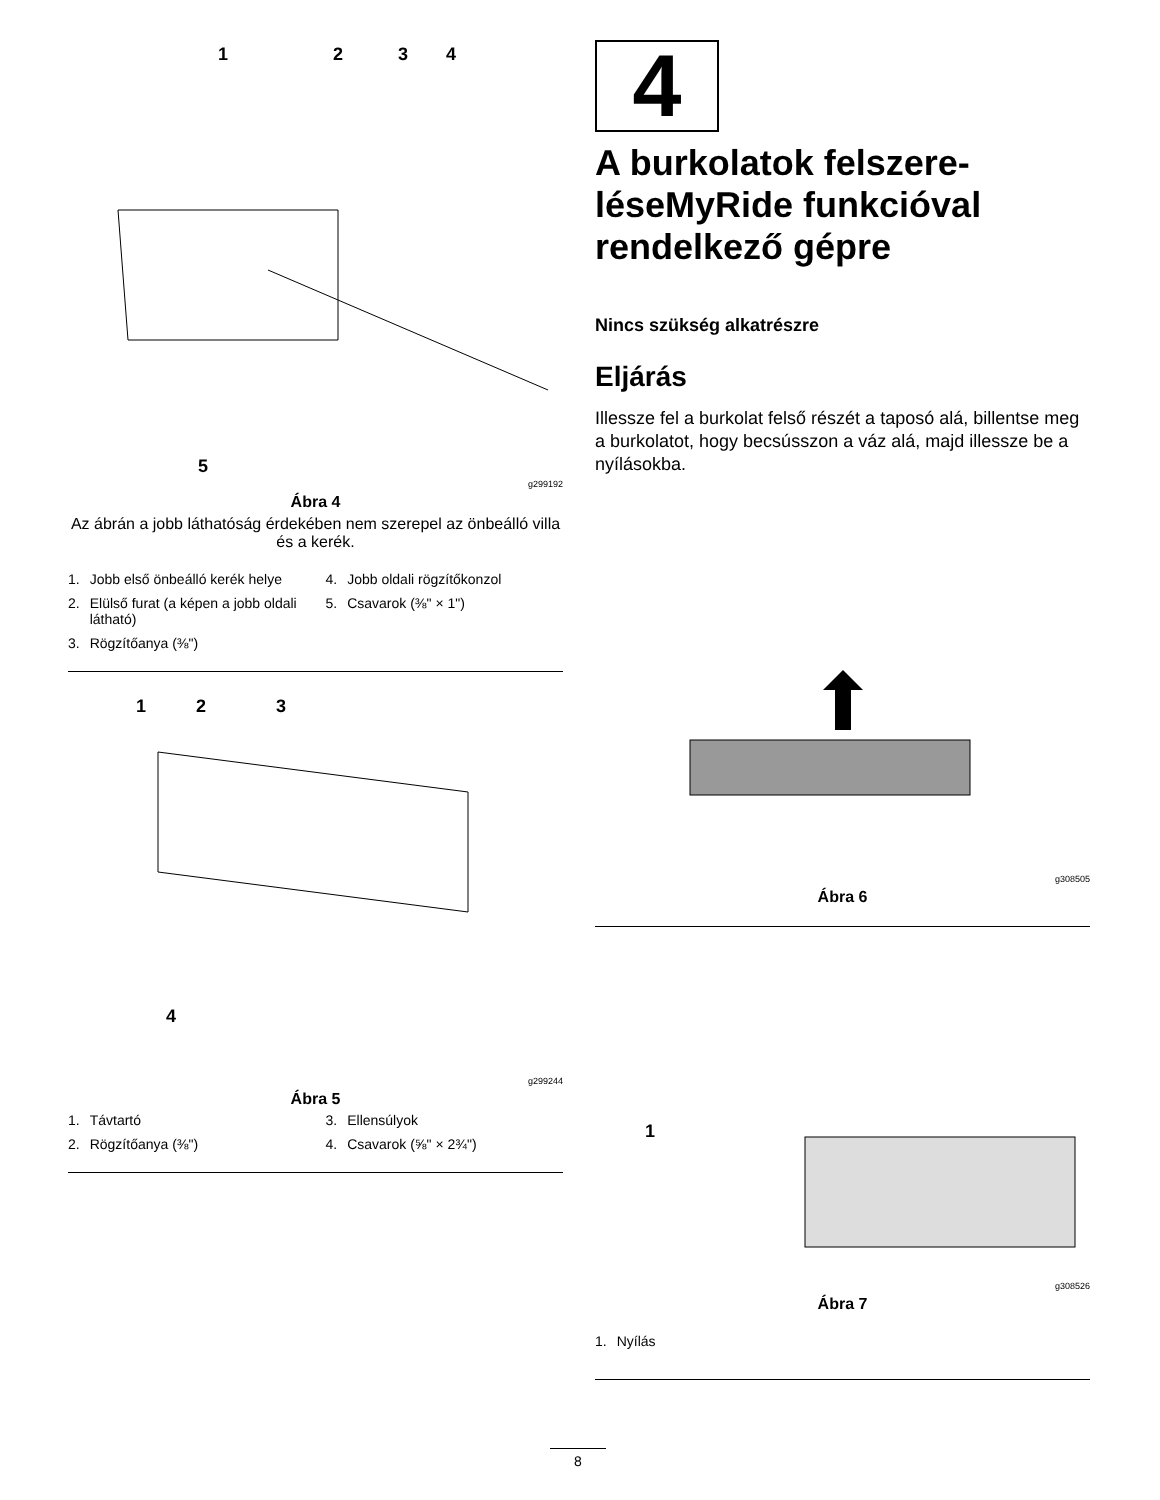1
2
3
4
5
g299192
Ábra 4
Az ábrán a jobb láthatóság érdekében nem szerepel az önbeálló villa és a kerék.
1. Jobb első önbeálló kerék helye
4. Jobb oldali rögzítőkonzol
2. Elülső furat (a képen a jobb oldali látható)
5. Csavarok (⅜" × 1")
3. Rögzítőanya (⅜")
1
2
3
4
g299244
Ábra 5
1. Távtartó
3. Ellensúlyok
2. Rögzítőanya (⅜")
4. Csavarok (⅝" × 2¾")
4
A burkolatok felszere-léseMyRide funkcióval rendelkező gépre
Nincs szükség alkatrészre
Eljárás
Illessze fel a burkolat felső részét a taposó alá, billentse meg a burkolatot, hogy becsússzon a váz alá, majd illessze be a nyílásokba.
g308505
Ábra 6
1
g308526
Ábra 7
1. Nyílás
8